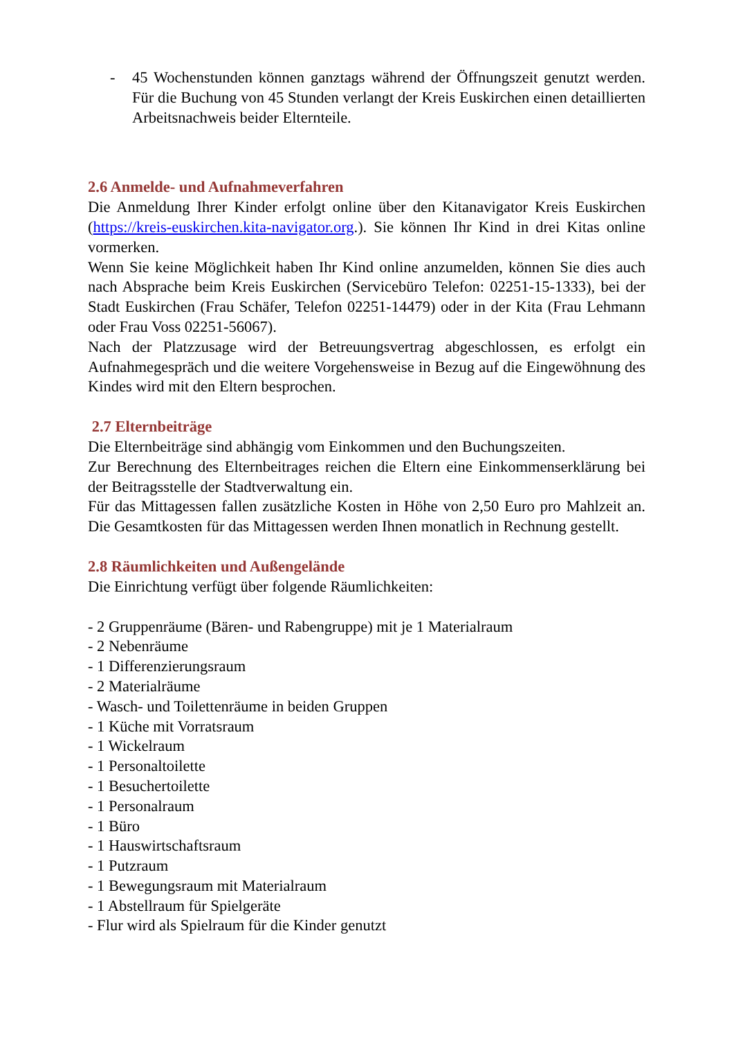- 45 Wochenstunden können ganztags während der Öffnungszeit genutzt werden. Für die Buchung von 45 Stunden verlangt der Kreis Euskirchen einen detaillierten Arbeitsnachweis beider Elternteile.
2.6 Anmelde- und Aufnahmeverfahren
Die Anmeldung Ihrer Kinder erfolgt online über den Kitanavigator Kreis Euskirchen (https://kreis-euskirchen.kita-navigator.org.). Sie können Ihr Kind in drei Kitas online vormerken.
Wenn Sie keine Möglichkeit haben Ihr Kind online anzumelden, können Sie dies auch nach Absprache beim Kreis Euskirchen (Servicebüro Telefon: 02251-15-1333), bei der Stadt Euskirchen (Frau Schäfer, Telefon 02251-14479) oder in der Kita (Frau Lehmann oder Frau Voss 02251-56067).
Nach der Platzzusage wird der Betreuungsvertrag abgeschlossen, es erfolgt ein Aufnahmegespräch und die weitere Vorgehensweise in Bezug auf die Eingewöhnung des Kindes wird mit den Eltern besprochen.
2.7 Elternbeiträge
Die Elternbeiträge sind abhängig vom Einkommen und den Buchungszeiten.
Zur Berechnung des Elternbeitrages reichen die Eltern eine Einkommenserklärung bei der Beitragsstelle der Stadtverwaltung ein.
Für das Mittagessen fallen zusätzliche Kosten in Höhe von 2,50 Euro pro Mahlzeit an. Die Gesamtkosten für das Mittagessen werden Ihnen monatlich in Rechnung gestellt.
2.8 Räumlichkeiten und Außengelände
Die Einrichtung verfügt über folgende Räumlichkeiten:
- 2 Gruppenräume (Bären- und Rabengruppe) mit je 1 Materialraum
- 2 Nebenräume
- 1 Differenzierungsraum
- 2 Materialräume
- Wasch- und Toilettenräume in beiden Gruppen
- 1 Küche mit Vorratsraum
- 1 Wickelraum
- 1 Personaltoilette
- 1 Besuchertoilette
- 1 Personalraum
- 1 Büro
- 1 Hauswirtschaftsraum
- 1 Putzraum
- 1 Bewegungsraum mit Materialraum
- 1 Abstellraum für Spielgeräte
- Flur wird als Spielraum für die Kinder genutzt